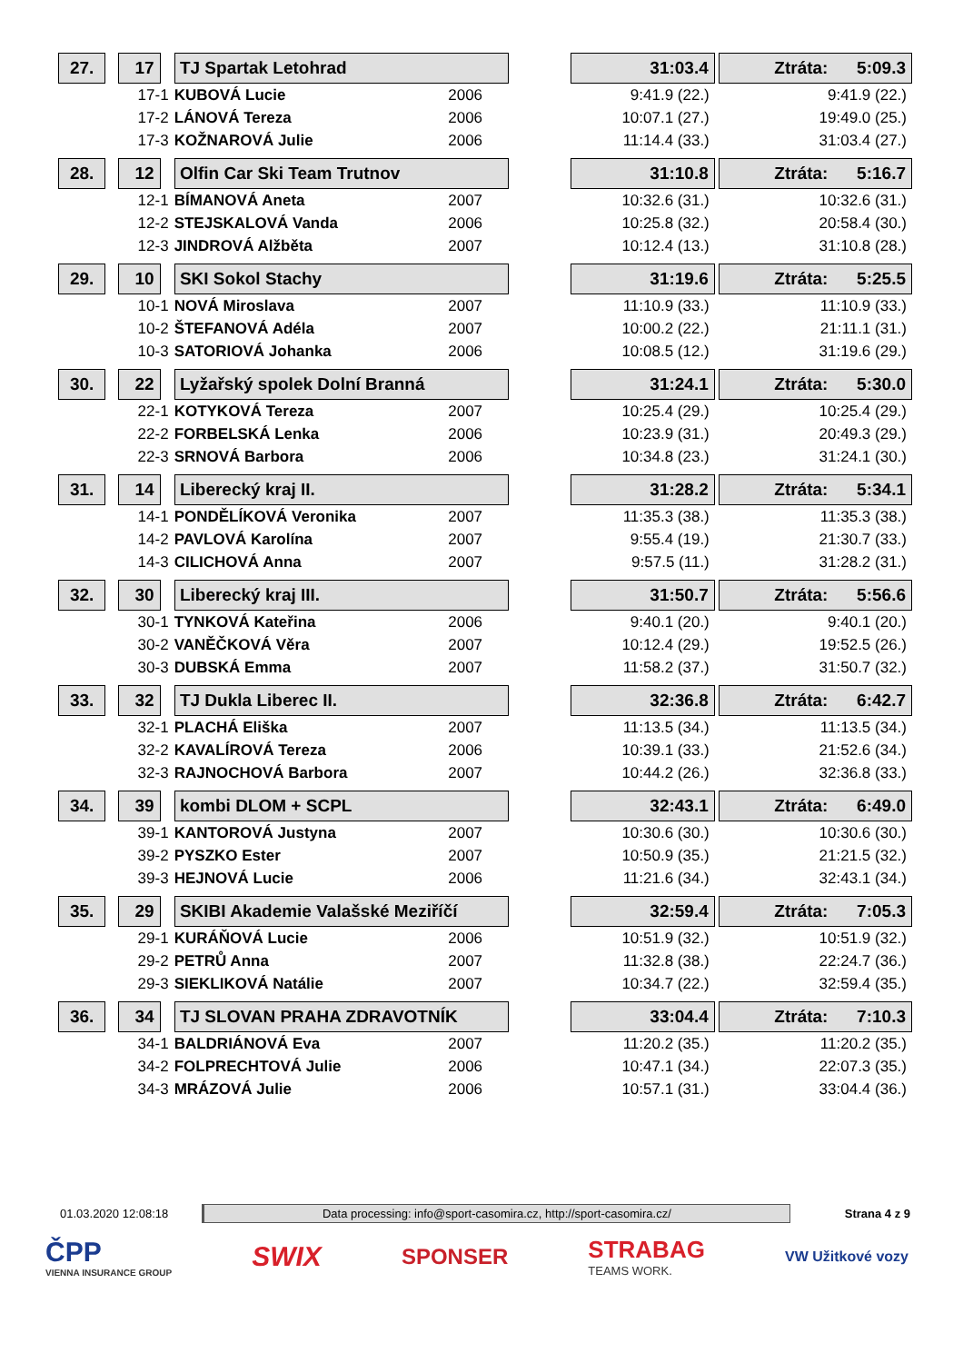| 27. | | 17 | | TJ Spartak Letohrad | | | 31:03.4 | | Ztráta: 5:09.3 |
| | 17-1 | | | KUBOVÁ Lucie | 2006 | | 9:41.9 (22.) | | 9:41.9 (22.) |
| | 17-2 | | | LÁNOVÁ Tereza | 2006 | | 10:07.1 (27.) | | 19:49.0 (25.) |
| | 17-3 | | | KOŽNAROVÁ Julie | 2006 | | 11:14.4 (33.) | | 31:03.4 (27.) |
| 28. | | 12 | | Olfin Car Ski Team Trutnov | | | 31:10.8 | | Ztráta: 5:16.7 |
| | 12-1 | | | BÍMANOVÁ Aneta | 2007 | | 10:32.6 (31.) | | 10:32.6 (31.) |
| | 12-2 | | | STEJSKALOVÁ Vanda | 2006 | | 10:25.8 (32.) | | 20:58.4 (30.) |
| | 12-3 | | | JINDROVÁ Alžběta | 2007 | | 10:12.4 (13.) | | 31:10.8 (28.) |
| 29. | | 10 | | SKI Sokol Stachy | | | 31:19.6 | | Ztráta: 5:25.5 |
| | 10-1 | | | NOVÁ Miroslava | 2007 | | 11:10.9 (33.) | | 11:10.9 (33.) |
| | 10-2 | | | ŠTEFANOVÁ Adéla | 2007 | | 10:00.2 (22.) | | 21:11.1 (31.) |
| | 10-3 | | | SATORIOVÁ Johanka | 2006 | | 10:08.5 (12.) | | 31:19.6 (29.) |
| 30. | | 22 | | Lyžařský spolek Dolní Branná | | | 31:24.1 | | Ztráta: 5:30.0 |
| | 22-1 | | | KOTYKOVÁ Tereza | 2007 | | 10:25.4 (29.) | | 10:25.4 (29.) |
| | 22-2 | | | FORBELSKÁ Lenka | 2006 | | 10:23.9 (31.) | | 20:49.3 (29.) |
| | 22-3 | | | SRNOVÁ Barbora | 2006 | | 10:34.8 (23.) | | 31:24.1 (30.) |
| 31. | | 14 | | Liberecký kraj II. | | | 31:28.2 | | Ztráta: 5:34.1 |
| | 14-1 | | | PONDĚLÍKOVÁ Veronika | 2007 | | 11:35.3 (38.) | | 11:35.3 (38.) |
| | 14-2 | | | PAVLOVÁ Karolína | 2007 | | 9:55.4 (19.) | | 21:30.7 (33.) |
| | 14-3 | | | CILICHOVÁ Anna | 2007 | | 9:57.5 (11.) | | 31:28.2 (31.) |
| 32. | | 30 | | Liberecký kraj III. | | | 31:50.7 | | Ztráta: 5:56.6 |
| | 30-1 | | | TYNKOVÁ Kateřina | 2006 | | 9:40.1 (20.) | | 9:40.1 (20.) |
| | 30-2 | | | VANĚČKOVÁ Věra | 2007 | | 10:12.4 (29.) | | 19:52.5 (26.) |
| | 30-3 | | | DUBSKÁ Emma | 2007 | | 11:58.2 (37.) | | 31:50.7 (32.) |
| 33. | | 32 | | TJ Dukla Liberec II. | | | 32:36.8 | | Ztráta: 6:42.7 |
| | 32-1 | | | PLACHÁ Eliška | 2007 | | 11:13.5 (34.) | | 11:13.5 (34.) |
| | 32-2 | | | KAVALÍROVÁ Tereza | 2006 | | 10:39.1 (33.) | | 21:52.6 (34.) |
| | 32-3 | | | RAJNOCHOVÁ Barbora | 2007 | | 10:44.2 (26.) | | 32:36.8 (33.) |
| 34. | | 39 | | kombi DLOM + SCPL | | | 32:43.1 | | Ztráta: 6:49.0 |
| | 39-1 | | | KANTOROVÁ Justyna | 2007 | | 10:30.6 (30.) | | 10:30.6 (30.) |
| | 39-2 | | | PYSZKO Ester | 2007 | | 10:50.9 (35.) | | 21:21.5 (32.) |
| | 39-3 | | | HEJNOVÁ Lucie | 2006 | | 11:21.6 (34.) | | 32:43.1 (34.) |
| 35. | | 29 | | SKIBI Akademie Valašské Meziříčí | | | 32:59.4 | | Ztráta: 7:05.3 |
| | 29-1 | | | KURÁŇOVÁ Lucie | 2006 | | 10:51.9 (32.) | | 10:51.9 (32.) |
| | 29-2 | | | PETRŮ Anna | 2007 | | 11:32.8 (38.) | | 22:24.7 (36.) |
| | 29-3 | | | SIEKLIKOVÁ Natálie | 2007 | | 10:34.7 (22.) | | 32:59.4 (35.) |
| 36. | | 34 | | TJ SLOVAN PRAHA ZDRAVOTNÍK | | | 33:04.4 | | Ztráta: 7:10.3 |
| | 34-1 | | | BALDRIÁNOVÁ Eva | 2007 | | 11:20.2 (35.) | | 11:20.2 (35.) |
| | 34-2 | | | FOLPRECHTOVÁ Julie | 2006 | | 10:47.1 (34.) | | 22:07.3 (35.) |
| | 34-3 | | | MRÁZOVÁ Julie | 2006 | | 10:57.1 (31.) | | 33:04.4 (36.) |
01.03.2020 12:08:18
Data processing: info@sport-casomira.cz, http://sport-casomira.cz/
Strana 4 z 9
ČPP
VIENNA INSURANCE GROUP
SWIX
SPONSER
STRABAG
TEAMS WORK.
VW Užitkové vozy